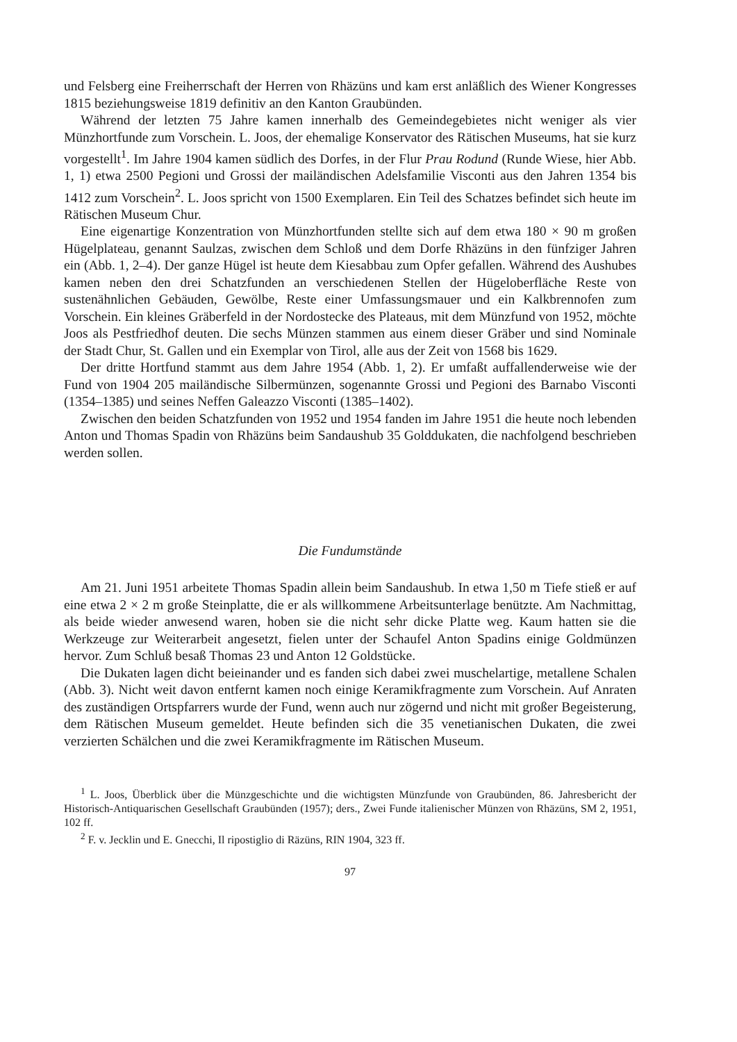und Felsberg eine Freiherrschaft der Herren von Rhäzüns und kam erst anläßlich des Wiener Kongresses 1815 beziehungsweise 1819 definitiv an den Kanton Graubünden.
Während der letzten 75 Jahre kamen innerhalb des Gemeindegebietes nicht weniger als vier Münzhortfunde zum Vorschein. L. Joos, der ehemalige Konservator des Rätischen Museums, hat sie kurz vorgestellt<sup>1</sup>. Im Jahre 1904 kamen südlich des Dorfes, in der Flur Prau Rodund (Runde Wiese, hier Abb. 1, 1) etwa 2500 Pegioni und Grossi der mailändischen Adelsfamilie Visconti aus den Jahren 1354 bis 1412 zum Vorschein<sup>2</sup>. L. Joos spricht von 1500 Exemplaren. Ein Teil des Schatzes befindet sich heute im Rätischen Museum Chur.
Eine eigenartige Konzentration von Münzhortfunden stellte sich auf dem etwa 180 × 90 m großen Hügelplateau, genannt Saulzas, zwischen dem Schloß und dem Dorfe Rhäzüns in den fünfziger Jahren ein (Abb. 1, 2–4). Der ganze Hügel ist heute dem Kiesabbau zum Opfer gefallen. Während des Aushubes kamen neben den drei Schatzfunden an verschiedenen Stellen der Hügeloberfläche Reste von sustenähnlichen Gebäuden, Gewölbe, Reste einer Umfassungsmauer und ein Kalkbrennofen zum Vorschein. Ein kleines Gräberfeld in der Nordostecke des Plateaus, mit dem Münzfund von 1952, möchte Joos als Pestfriedhof deuten. Die sechs Münzen stammen aus einem dieser Gräber und sind Nominale der Stadt Chur, St. Gallen und ein Exemplar von Tirol, alle aus der Zeit von 1568 bis 1629.
Der dritte Hortfund stammt aus dem Jahre 1954 (Abb. 1, 2). Er umfaßt auffallenderweise wie der Fund von 1904 205 mailändische Silbermünzen, sogenannte Grossi und Pegioni des Barnabo Visconti (1354–1385) und seines Neffen Galeazzo Visconti (1385–1402).
Zwischen den beiden Schatzfunden von 1952 und 1954 fanden im Jahre 1951 die heute noch lebenden Anton und Thomas Spadin von Rhäzüns beim Sandaushub 35 Golddukaten, die nachfolgend beschrieben werden sollen.
Die Fundumstände
Am 21. Juni 1951 arbeitete Thomas Spadin allein beim Sandaushub. In etwa 1,50 m Tiefe stieß er auf eine etwa 2 × 2 m große Steinplatte, die er als willkommene Arbeitsunterlage benützte. Am Nachmittag, als beide wieder anwesend waren, hoben sie die nicht sehr dicke Platte weg. Kaum hatten sie die Werkzeuge zur Weiterarbeit angesetzt, fielen unter der Schaufel Anton Spadins einige Goldmünzen hervor. Zum Schluß besaß Thomas 23 und Anton 12 Goldstücke.
Die Dukaten lagen dicht beieinander und es fanden sich dabei zwei muschelartige, metallene Schalen (Abb. 3). Nicht weit davon entfernt kamen noch einige Keramikfragmente zum Vorschein. Auf Anraten des zuständigen Ortspfarrers wurde der Fund, wenn auch nur zögernd und nicht mit großer Begeisterung, dem Rätischen Museum gemeldet. Heute befinden sich die 35 venetianischen Dukaten, die zwei verzierten Schälchen und die zwei Keramikfragmente im Rätischen Museum.
<sup>1</sup> L. Joos, Überblick über die Münzgeschichte und die wichtigsten Münzfunde von Graubünden, 86. Jahresbericht der Historisch-Antiquarischen Gesellschaft Graubünden (1957); ders., Zwei Funde italienischer Münzen von Rhäzüns, SM 2, 1951, 102 ff.
<sup>2</sup> F. v. Jecklin und E. Gnecchi, Il ripostiglio di Räzüns, RIN 1904, 323 ff.
97